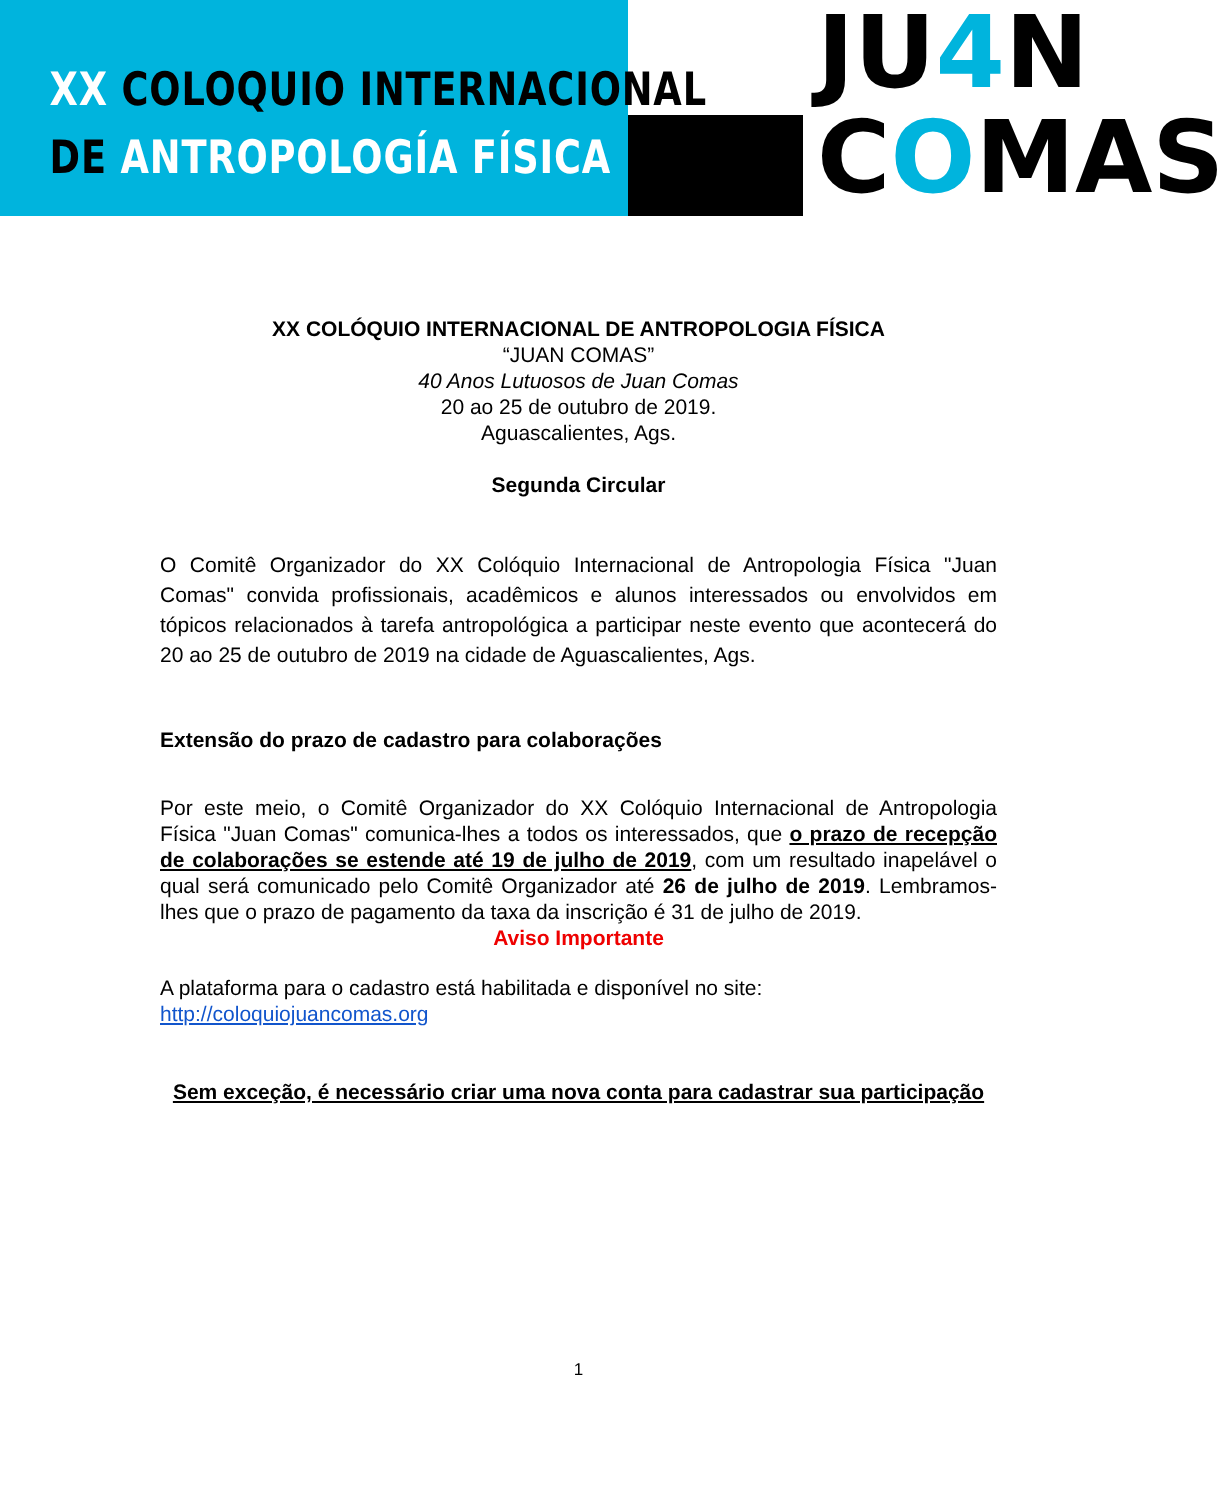XX COLOQUIO INTERNACIONAL
DE ANTROPOLOGÍA FÍSICA
JU4 N
COMAS
XX COLÓQUIO INTERNACIONAL DE ANTROPOLOGIA FÍSICA
“JUAN COMAS”
40 Anos Lutuosos de Juan Comas
20 ao 25 de outubro de 2019.
Aguascalientes, Ags.
Segunda Circular
O Comitê Organizador do XX Colóquio Internacional de Antropologia Física "Juan Comas" convida profissionais, acadêmicos e alunos interessados ou envolvidos em tópicos relacionados à tarefa antropológica a participar neste evento que acontecerá do 20 ao 25 de outubro de 2019 na cidade de Aguascalientes, Ags.
Extensão do prazo de cadastro para colaborações
Por este meio, o Comitê Organizador do XX Colóquio Internacional de Antropologia Física "Juan Comas" comunica-lhes a todos os interessados, que o prazo de recepção de colaborações se estende até 19 de julho de 2019, com um resultado inapelável o qual será comunicado pelo Comitê Organizador até 26 de julho de 2019. Lembramos-lhes que o prazo de pagamento da taxa da inscrição é 31 de julho de 2019.
Aviso Importante
A plataforma para o cadastro está habilitada e disponível no site:
http://coloquiojuancomas.org
Sem exceção, é necessário criar uma nova conta para cadastrar sua participação
1